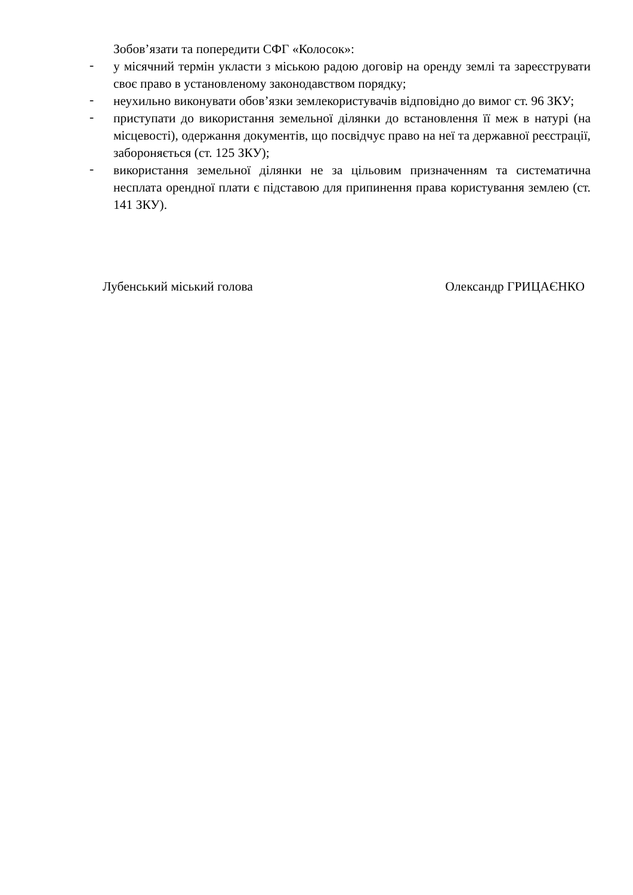Зобов’язати та попередити СФГ «Колосок»:
-
у місячний термін укласти з міською радою договір на оренду землі та зареєструвати своє право в установленому законодавством порядку;
-
неухильно виконувати обов’язки землекористувачів відповідно до вимог ст. 96 ЗКУ;
-
приступати до використання земельної ділянки до встановлення її меж в натурі (на місцевості), одержання документів, що посвідчує право на неї та державної реєстрації, забороняється (ст. 125 ЗКУ);
-
використання земельної ділянки не за цільовим призначенням та систематична несплата орендної плати є підставою для припинення права користування землею (ст. 141 ЗКУ).
Лубенський міський голова Олександр ГРИЦАЄНКО